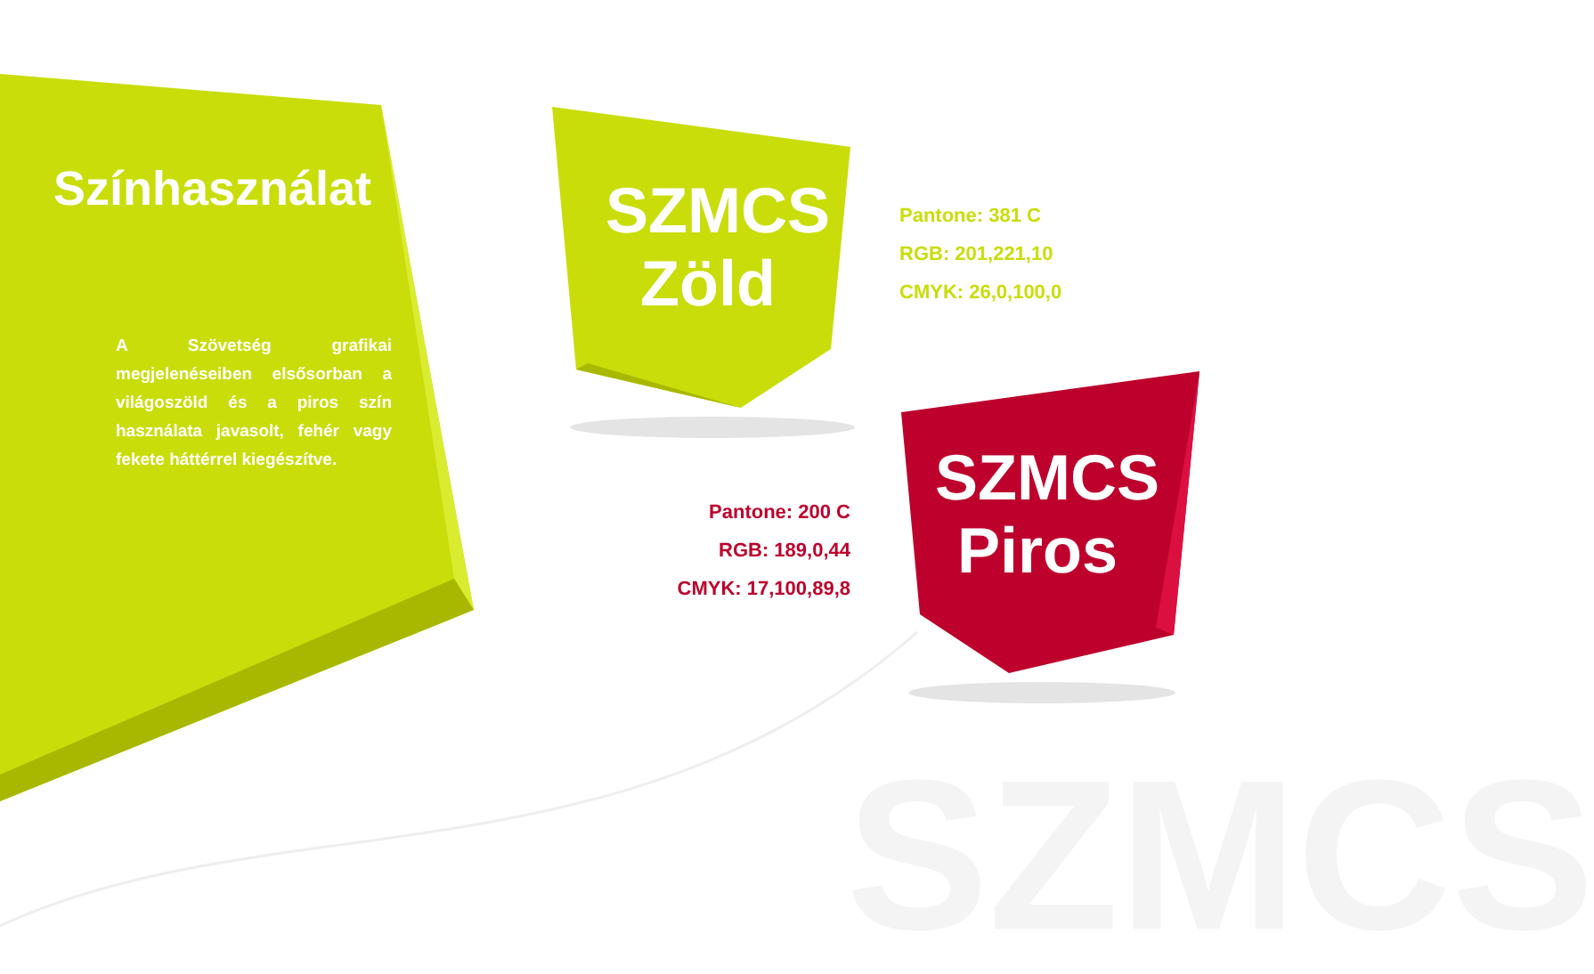SZMCS
Színhasználat
A Szövetség grafikai megjelenéseiben elsősorban a világoszöld és a piros szín használata javasolt, fehér vagy fekete háttérrel kiegészítve.
SZMCS
Zöld
Pantone: 381 C
RGB: 201,221,10
CMYK: 26,0,100,0
Pantone: 200 C
RGB: 189,0,44
CMYK: 17,100,89,8
SZMCS
Piros